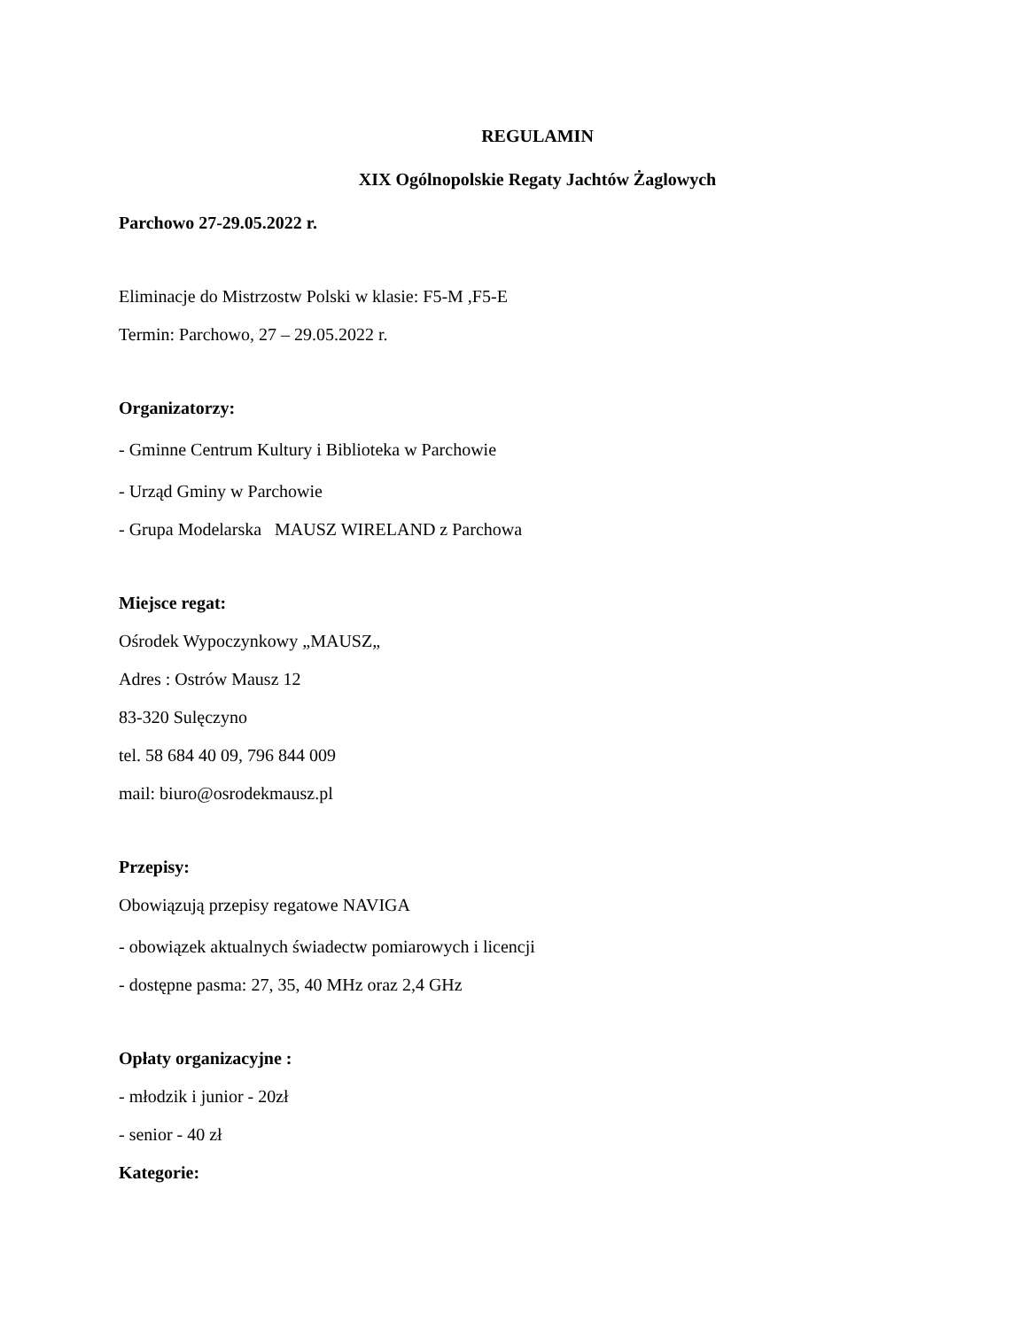REGULAMIN
XIX Ogólnopolskie Regaty Jachtów Żaglowych
Parchowo 27-29.05.2022 r.
Eliminacje do Mistrzostw Polski w klasie: F5-M ,F5-E
Termin: Parchowo, 27 – 29.05.2022 r.
Organizatorzy:
- Gminne Centrum Kultury i Biblioteka w Parchowie
- Urząd Gminy w Parchowie
- Grupa Modelarska MAUSZ WIRELAND z Parchowa
Miejsce regat:
Ośrodek Wypoczynkowy „MAUSZ„
Adres : Ostrów Mausz 12
83-320 Sulęczyno
tel. 58 684 40 09, 796 844 009
mail: biuro@osrodekmausz.pl
Przepisy:
Obowiązują przepisy regatowe NAVIGA
- obowiązek aktualnych świadectw pomiarowych i licencji
- dostępne pasma: 27, 35, 40 MHz oraz 2,4 GHz
Opłaty organizacyjne :
- młodzik i junior - 20zł
- senior - 40 zł
Kategorie: